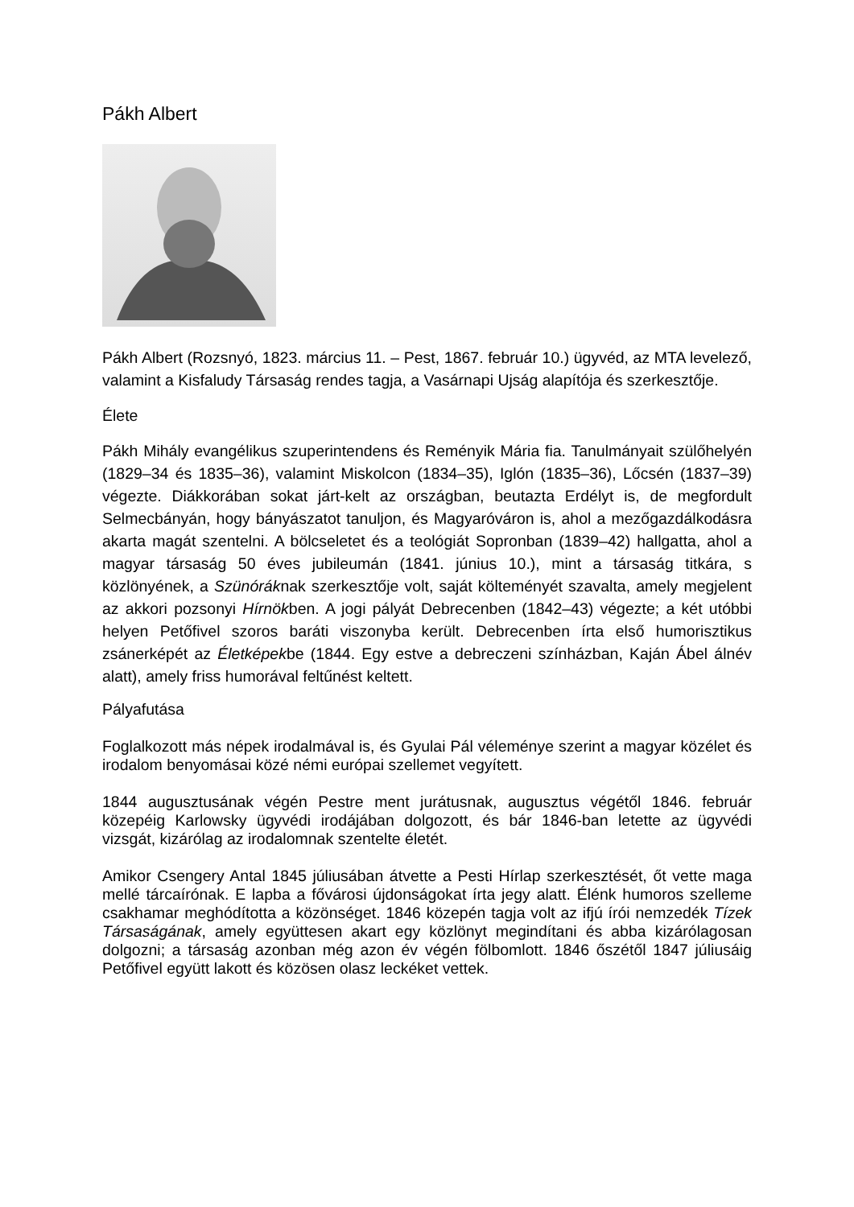Pákh Albert
Pákh Albert (Rozsnyó, 1823. március 11. – Pest, 1867. február 10.) ügyvéd, az MTA levelező, valamint a Kisfaludy Társaság rendes tagja, a Vasárnapi Ujság alapítója és szerkesztője.
Élete
Pákh Mihály evangélikus szuperintendens és Reményik Mária fia. Tanulmányait szülőhelyén (1829–34 és 1835–36), valamint Miskolcon (1834–35), Iglón (1835–36), Lőcsén (1837–39) végezte. Diákkorában sokat járt-kelt az országban, beutazta Erdélyt is, de megfordult Selmecbányán, hogy bányászatot tanuljon, és Magyaróváron is, ahol a mezőgazdálkodásra akarta magát szentelni. A bölcseletet és a teológiát Sopronban (1839–42) hallgatta, ahol a magyar társaság 50 éves jubileumán (1841. június 10.), mint a társaság titkára, s közlönyének, a Szünóráknak szerkesztője volt, saját költeményét szavalta, amely megjelent az akkori pozsonyi Hírnökben. A jogi pályát Debrecenben (1842–43) végezte; a két utóbbi helyen Petőfivel szoros baráti viszonyba került. Debrecenben írta első humorisztikus zsánerképét az Életképekbe (1844. Egy estve a debreczeni színházban, Kaján Ábel álnév alatt), amely friss humorával feltűnést keltett.
Pályafutása
Foglalkozott más népek irodalmával is, és Gyulai Pál véleménye szerint a magyar közélet és irodalom benyomásai közé némi európai szellemet vegyített.
1844 augusztusának végén Pestre ment jurátusnak, augusztus végétől 1846. február közepéig Karlowsky ügyvédi irodájában dolgozott, és bár 1846-ban letette az ügyvédi vizsgát, kizárólag az irodalomnak szentelte életét.
Amikor Csengery Antal 1845 júliusában átvette a Pesti Hírlap szerkesztését, őt vette maga mellé tárcaírónak. E lapba a fővárosi újdonságokat írta jegy alatt. Élénk humoros szelleme csakhamar meghódította a közönséget. 1846 közepén tagja volt az ifjú írói nemzedék Tízek Társaságának, amely együttesen akart egy közlönyt megindítani és abba kizárólagosan dolgozni; a társaság azonban még azon év végén fölbomlott. 1846 őszétől 1847 júliusáig Petőfivel együtt lakott és közösen olasz leckéket vettek.